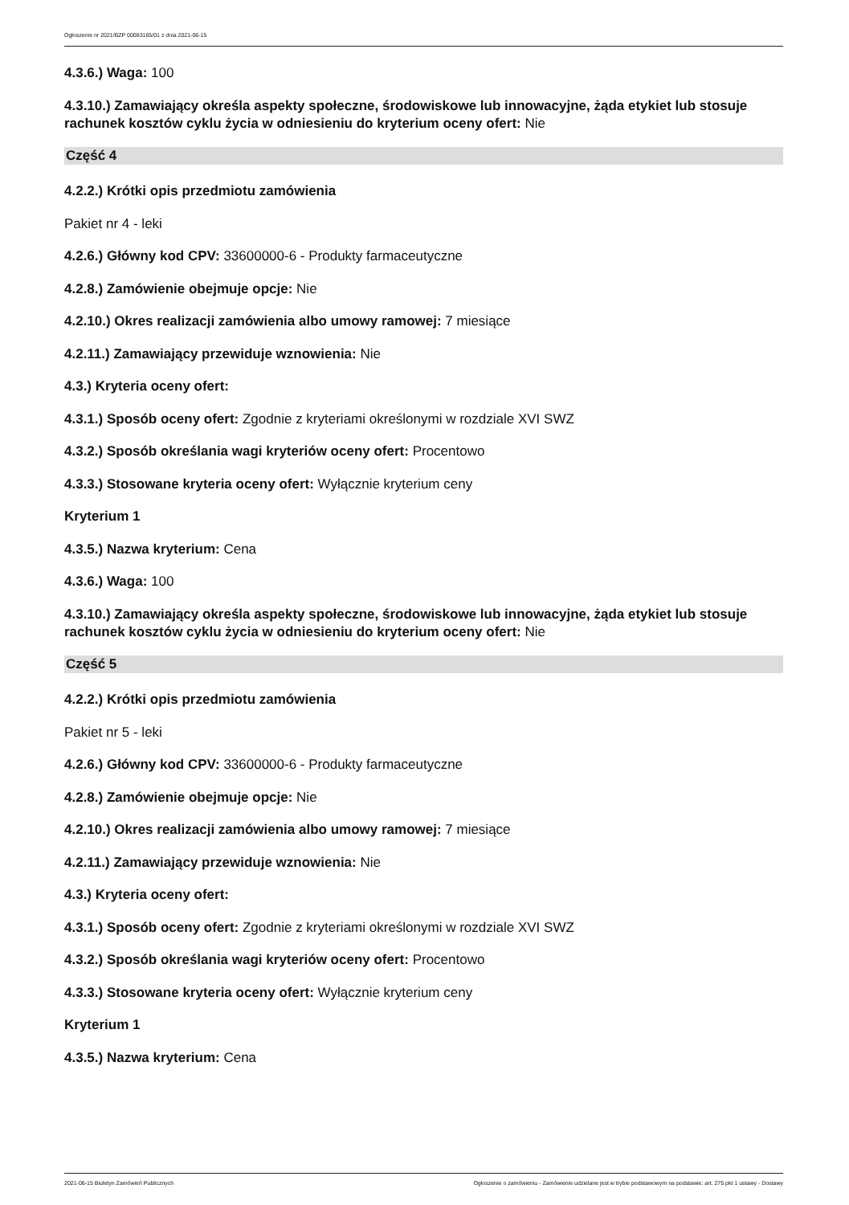Ogłoszenie nr 2021/BZP 00083165/01 z dnia 2021-06-15
4.3.6.) Waga: 100
4.3.10.) Zamawiający określa aspekty społeczne, środowiskowe lub innowacyjne, żąda etykiet lub stosuje rachunek kosztów cyklu życia w odniesieniu do kryterium oceny ofert: Nie
Część 4
4.2.2.) Krótki opis przedmiotu zamówienia
Pakiet nr 4 - leki
4.2.6.) Główny kod CPV: 33600000-6 - Produkty farmaceutyczne
4.2.8.) Zamówienie obejmuje opcje: Nie
4.2.10.) Okres realizacji zamówienia albo umowy ramowej: 7 miesiące
4.2.11.) Zamawiający przewiduje wznowienia: Nie
4.3.) Kryteria oceny ofert:
4.3.1.) Sposób oceny ofert: Zgodnie z kryteriami określonymi w rozdziale XVI SWZ
4.3.2.) Sposób określania wagi kryteriów oceny ofert: Procentowo
4.3.3.) Stosowane kryteria oceny ofert: Wyłącznie kryterium ceny
Kryterium 1
4.3.5.) Nazwa kryterium: Cena
4.3.6.) Waga: 100
4.3.10.) Zamawiający określa aspekty społeczne, środowiskowe lub innowacyjne, żąda etykiet lub stosuje rachunek kosztów cyklu życia w odniesieniu do kryterium oceny ofert: Nie
Część 5
4.2.2.) Krótki opis przedmiotu zamówienia
Pakiet nr 5 - leki
4.2.6.) Główny kod CPV: 33600000-6 - Produkty farmaceutyczne
4.2.8.) Zamówienie obejmuje opcje: Nie
4.2.10.) Okres realizacji zamówienia albo umowy ramowej: 7 miesiące
4.2.11.) Zamawiający przewiduje wznowienia: Nie
4.3.) Kryteria oceny ofert:
4.3.1.) Sposób oceny ofert: Zgodnie z kryteriami określonymi w rozdziale XVI SWZ
4.3.2.) Sposób określania wagi kryteriów oceny ofert: Procentowo
4.3.3.) Stosowane kryteria oceny ofert: Wyłącznie kryterium ceny
Kryterium 1
4.3.5.) Nazwa kryterium: Cena
2021-06-15 Biuletyn Zamówień Publicznych Ogłoszenie o zamówieniu - Zamówienie udzielane jest w trybie podstawowym na podstawie: art. 275 pkt 1 ustawy - Dostawy